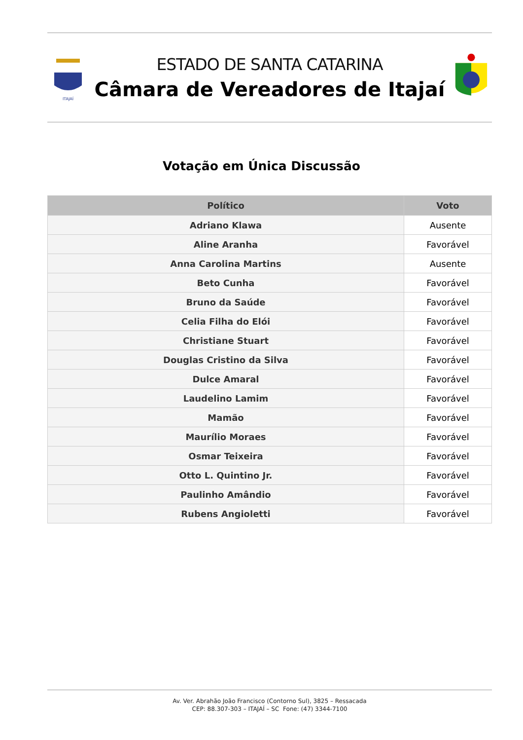ITAJAÍ
ESTADO DE SANTA CATARINA
Câmara de Vereadores de Itajaí
Votação em Única Discussão
| Político | Voto |
| --- | --- |
| Adriano Klawa | Ausente |
| Aline Aranha | Favorável |
| Anna Carolina Martins | Ausente |
| Beto Cunha | Favorável |
| Bruno da Saúde | Favorável |
| Celia Filha do Elói | Favorável |
| Christiane Stuart | Favorável |
| Douglas Cristino da Silva | Favorável |
| Dulce Amaral | Favorável |
| Laudelino Lamim | Favorável |
| Mamão | Favorável |
| Maurílio Moraes | Favorável |
| Osmar Teixeira | Favorável |
| Otto L. Quintino Jr. | Favorável |
| Paulinho Amândio | Favorável |
| Rubens Angioletti | Favorável |
Av. Ver. Abrahão João Francisco (Contorno Sul), 3825 – Ressacada
CEP: 88.307-303 – ITAJAÍ – SC Fone: (47) 3344-7100